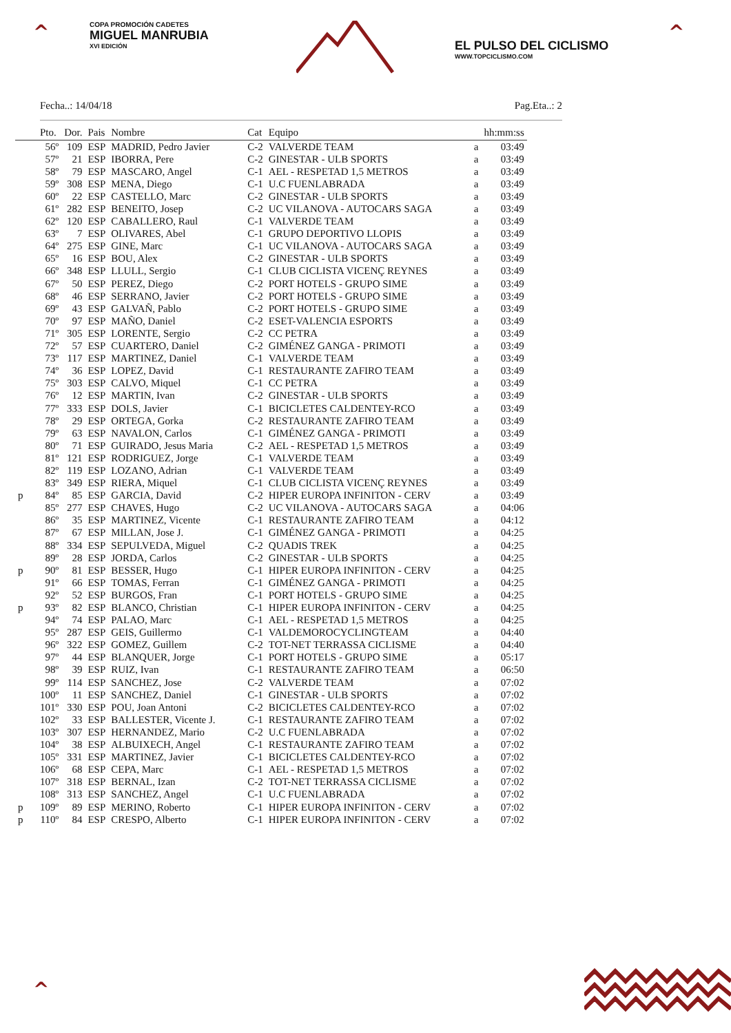^
COPA PROMOCIÓN CADETES
MIGUEL MANRUBIA
XVI EDICIÓN
EL PULSO DEL CICLISMO
WWW.TOPCICLISMO.COM
^
Fecha..: 14/04/18 Pag.Eta..: 2
| | Pto. | Dor. | Pais | Nombre | Cat | Equipo | | hh:mm:ss |
| --- | --- | --- | --- | --- | --- | --- | --- | --- |
| | 56º | 109 | ESP | MADRID, Pedro Javier | C-2 | VALVERDE TEAM | a | 03:49 |
| | 57º | 21 | ESP | IBORRA, Pere | C-2 | GINESTAR - ULB SPORTS | a | 03:49 |
| | 58º | 79 | ESP | MASCARO, Angel | C-1 | AEL - RESPETAD 1,5 METROS | a | 03:49 |
| | 59º | 308 | ESP | MENA, Diego | C-1 | U.C FUENLABRADA | a | 03:49 |
| | 60º | 22 | ESP | CASTELLO, Marc | C-2 | GINESTAR - ULB SPORTS | a | 03:49 |
| | 61º | 282 | ESP | BENEITO, Josep | C-2 | UC VILANOVA - AUTOCARS SAGA | a | 03:49 |
| | 62º | 120 | ESP | CABALLERO, Raul | C-1 | VALVERDE TEAM | a | 03:49 |
| | 63º | 7 | ESP | OLIVARES, Abel | C-1 | GRUPO DEPORTIVO LLOPIS | a | 03:49 |
| | 64º | 275 | ESP | GINE, Marc | C-1 | UC VILANOVA - AUTOCARS SAGA | a | 03:49 |
| | 65º | 16 | ESP | BOU, Alex | C-2 | GINESTAR - ULB SPORTS | a | 03:49 |
| | 66º | 348 | ESP | LLULL, Sergio | C-1 | CLUB CICLISTA VICENÇ REYNES | a | 03:49 |
| | 67º | 50 | ESP | PEREZ, Diego | C-2 | PORT HOTELS - GRUPO SIME | a | 03:49 |
| | 68º | 46 | ESP | SERRANO, Javier | C-2 | PORT HOTELS - GRUPO SIME | a | 03:49 |
| | 69º | 43 | ESP | GALVAÑ, Pablo | C-2 | PORT HOTELS - GRUPO SIME | a | 03:49 |
| | 70º | 97 | ESP | MAÑO, Daniel | C-2 | ESET-VALENCIA ESPORTS | a | 03:49 |
| | 71º | 305 | ESP | LORENTE, Sergio | C-2 | CC PETRA | a | 03:49 |
| | 72º | 57 | ESP | CUARTERO, Daniel | C-2 | GIMÉNEZ GANGA - PRIMOTI | a | 03:49 |
| | 73º | 117 | ESP | MARTINEZ, Daniel | C-1 | VALVERDE TEAM | a | 03:49 |
| | 74º | 36 | ESP | LOPEZ, David | C-1 | RESTAURANTE ZAFIRO TEAM | a | 03:49 |
| | 75º | 303 | ESP | CALVO, Miquel | C-1 | CC PETRA | a | 03:49 |
| | 76º | 12 | ESP | MARTIN, Ivan | C-2 | GINESTAR - ULB SPORTS | a | 03:49 |
| | 77º | 333 | ESP | DOLS, Javier | C-1 | BICICLETES CALDENTEY-RCO | a | 03:49 |
| | 78º | 29 | ESP | ORTEGA, Gorka | C-2 | RESTAURANTE ZAFIRO TEAM | a | 03:49 |
| | 79º | 63 | ESP | NAVALON, Carlos | C-1 | GIMÉNEZ GANGA - PRIMOTI | a | 03:49 |
| | 80º | 71 | ESP | GUIRADO, Jesus Maria | C-2 | AEL - RESPETAD 1,5 METROS | a | 03:49 |
| | 81º | 121 | ESP | RODRIGUEZ, Jorge | C-1 | VALVERDE TEAM | a | 03:49 |
| | 82º | 119 | ESP | LOZANO, Adrian | C-1 | VALVERDE TEAM | a | 03:49 |
| | 83º | 349 | ESP | RIERA, Miquel | C-1 | CLUB CICLISTA VICENÇ REYNES | a | 03:49 |
| p | 84º | 85 | ESP | GARCIA, David | C-2 | HIPER EUROPA INFINITON - CERV | a | 03:49 |
| | 85º | 277 | ESP | CHAVES, Hugo | C-2 | UC VILANOVA - AUTOCARS SAGA | a | 04:06 |
| | 86º | 35 | ESP | MARTINEZ, Vicente | C-1 | RESTAURANTE ZAFIRO TEAM | a | 04:12 |
| | 87º | 67 | ESP | MILLAN, Jose J. | C-1 | GIMÉNEZ GANGA - PRIMOTI | a | 04:25 |
| | 88º | 334 | ESP | SEPULVEDA, Miguel | C-2 | QUADIS TREK | a | 04:25 |
| | 89º | 28 | ESP | JORDA, Carlos | C-2 | GINESTAR - ULB SPORTS | a | 04:25 |
| p | 90º | 81 | ESP | BESSER, Hugo | C-1 | HIPER EUROPA INFINITON - CERV | a | 04:25 |
| | 91º | 66 | ESP | TOMAS, Ferran | C-1 | GIMÉNEZ GANGA - PRIMOTI | a | 04:25 |
| | 92º | 52 | ESP | BURGOS, Fran | C-1 | PORT HOTELS - GRUPO SIME | a | 04:25 |
| p | 93º | 82 | ESP | BLANCO, Christian | C-1 | HIPER EUROPA INFINITON - CERV | a | 04:25 |
| | 94º | 74 | ESP | PALAO, Marc | C-1 | AEL - RESPETAD 1,5 METROS | a | 04:25 |
| | 95º | 287 | ESP | GEIS, Guillermo | C-1 | VALDEMOROCYCLINGTEAM | a | 04:40 |
| | 96º | 322 | ESP | GOMEZ, Guillem | C-2 | TOT-NET TERRASSA CICLISME | a | 04:40 |
| | 97º | 44 | ESP | BLANQUER, Jorge | C-1 | PORT HOTELS - GRUPO SIME | a | 05:17 |
| | 98º | 39 | ESP | RUIZ, Ivan | C-1 | RESTAURANTE ZAFIRO TEAM | a | 06:50 |
| | 99º | 114 | ESP | SANCHEZ, Jose | C-2 | VALVERDE TEAM | a | 07:02 |
| | 100º | 11 | ESP | SANCHEZ, Daniel | C-1 | GINESTAR - ULB SPORTS | a | 07:02 |
| | 101º | 330 | ESP | POU, Joan Antoni | C-2 | BICICLETES CALDENTEY-RCO | a | 07:02 |
| | 102º | 33 | ESP | BALLESTER, Vicente J. | C-1 | RESTAURANTE ZAFIRO TEAM | a | 07:02 |
| | 103º | 307 | ESP | HERNANDEZ, Mario | C-2 | U.C FUENLABRADA | a | 07:02 |
| | 104º | 38 | ESP | ALBUIXECH, Angel | C-1 | RESTAURANTE ZAFIRO TEAM | a | 07:02 |
| | 105º | 331 | ESP | MARTINEZ, Javier | C-1 | BICICLETES CALDENTEY-RCO | a | 07:02 |
| | 106º | 68 | ESP | CEPA, Marc | C-1 | AEL - RESPETAD 1,5 METROS | a | 07:02 |
| | 107º | 318 | ESP | BERNAL, Izan | C-2 | TOT-NET TERRASSA CICLISME | a | 07:02 |
| | 108º | 313 | ESP | SANCHEZ, Angel | C-1 | U.C FUENLABRADA | a | 07:02 |
| p | 109º | 89 | ESP | MERINO, Roberto | C-1 | HIPER EUROPA INFINITON - CERV | a | 07:02 |
| p | 110º | 84 | ESP | CRESPO, Alberto | C-1 | HIPER EUROPA INFINITON - CERV | a | 07:02 |
^